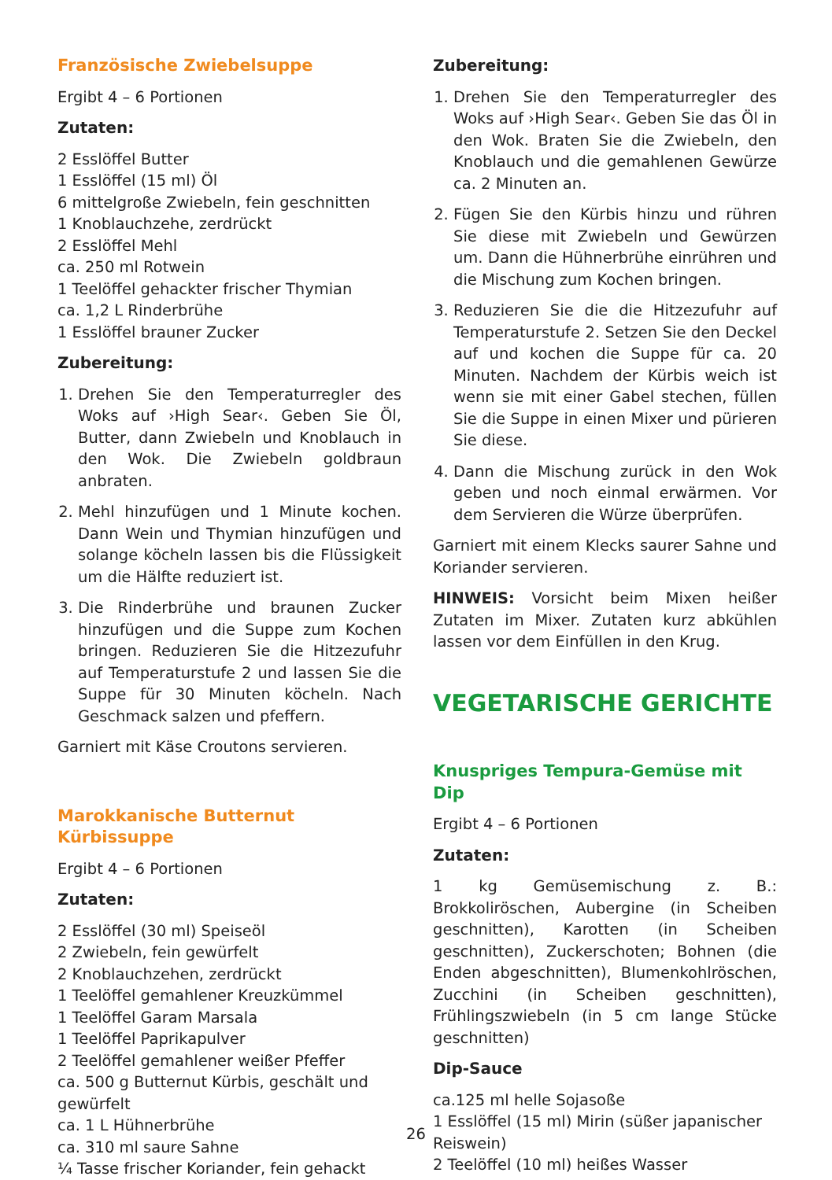Französische Zwiebelsuppe
Ergibt 4 – 6 Portionen
Zutaten:
2 Esslöffel Butter
1 Esslöffel (15 ml) Öl
6 mittelgroße Zwiebeln, fein geschnitten
1 Knoblauchzehe, zerdrückt
2 Esslöffel Mehl
ca. 250 ml Rotwein
1 Teelöffel gehackter frischer Thymian
ca. 1,2 L Rinderbrühe
1 Esslöffel brauner Zucker
Zubereitung:
1. Drehen Sie den Temperaturregler des Woks auf ›High Sear‹. Geben Sie Öl, Butter, dann Zwiebeln und Knoblauch in den Wok. Die Zwiebeln goldbraun anbraten.
2. Mehl hinzufügen und 1 Minute kochen. Dann Wein und Thymian hinzufügen und solange köcheln lassen bis die Flüssigkeit um die Hälfte reduziert ist.
3. Die Rinderbrühe und braunen Zucker hinzufügen und die Suppe zum Kochen bringen. Reduzieren Sie die Hitzezufuhr auf Temperaturstufe 2 und lassen Sie die Suppe für 30 Minuten köcheln. Nach Geschmack salzen und pfeffern.
Garniert mit Käse Croutons servieren.
Marokkanische Butternut Kürbissuppe
Ergibt 4 – 6 Portionen
Zutaten:
2 Esslöffel (30 ml) Speiseöl
2 Zwiebeln, fein gewürfelt
2 Knoblauchzehen, zerdrückt
1 Teelöffel gemahlener Kreuzkümmel
1 Teelöffel Garam Marsala
1 Teelöffel Paprikapulver
2 Teelöffel gemahlener weißer Pfeffer
ca. 500 g Butternut Kürbis, geschält und gewürfelt
ca. 1 L Hühnerbrühe
ca. 310 ml saure Sahne
¼ Tasse frischer Koriander, fein gehackt
Zubereitung:
1. Drehen Sie den Temperaturregler des Woks auf ›High Sear‹. Geben Sie das Öl in den Wok. Braten Sie die Zwiebeln, den Knoblauch und die gemahlenen Gewürze ca. 2 Minuten an.
2. Fügen Sie den Kürbis hinzu und rühren Sie diese mit Zwiebeln und Gewürzen um. Dann die Hühnerbrühe einrühren und die Mischung zum Kochen bringen.
3. Reduzieren Sie die die Hitzezufuhr auf Temperaturstufe 2. Setzen Sie den Deckel auf und kochen die Suppe für ca. 20 Minuten. Nachdem der Kürbis weich ist wenn sie mit einer Gabel stechen, füllen Sie die Suppe in einen Mixer und pürieren Sie diese.
4. Dann die Mischung zurück in den Wok geben und noch einmal erwärmen. Vor dem Servieren die Würze überprüfen.
Garniert mit einem Klecks saurer Sahne und Koriander servieren.
HINWEIS: Vorsicht beim Mixen heißer Zutaten im Mixer. Zutaten kurz abkühlen lassen vor dem Einfüllen in den Krug.
VEGETARISCHE GERICHTE
Knuspriges Tempura-Gemüse mit Dip
Ergibt 4 – 6 Portionen
Zutaten:
1 kg Gemüsemischung z. B.: Brokkoliröschen, Aubergine (in Scheiben geschnitten), Karotten (in Scheiben geschnitten), Zuckerschoten; Bohnen (die Enden abgeschnitten), Blumenkohlröschen, Zucchini (in Scheiben geschnitten), Frühlingszwiebeln (in 5 cm lange Stücke geschnitten)
Dip-Sauce
ca.125 ml helle Sojasoße
1 Esslöffel (15 ml) Mirin (süßer japanischer Reiswein)
2 Teelöffel (10 ml) heißes Wasser
26